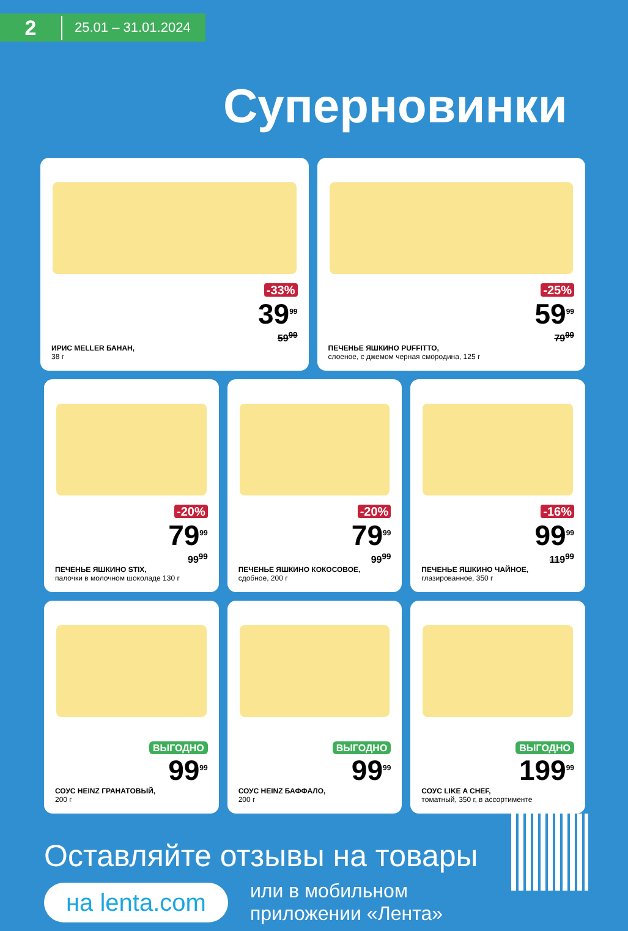2 25.01 – 31.01.2024
Суперновинки
-33%
39<sup>99</sup>
59<sup>99</sup>
ИРИС MELLER БАНАН,
38 г
-25%
59<sup>99</sup>
79<sup>99</sup>
ПЕЧЕНЬЕ ЯШКИНО PUFFITTO,
слоеное, с джемом черная смородина, 125 г
-20%
79<sup>99</sup>
99<sup>99</sup>
ПЕЧЕНЬЕ ЯШКИНО STIX,
палочки в молочном шоколаде 130 г
-20%
79<sup>99</sup>
99<sup>99</sup>
ПЕЧЕНЬЕ ЯШКИНО КОКОСОВОЕ,
сдобное, 200 г
-16%
99<sup>99</sup>
119<sup>99</sup>
ПЕЧЕНЬЕ ЯШКИНО ЧАЙНОЕ,
глазированное, 350 г
ВЫГОДНО
99<sup>99</sup>
СОУС HEINZ ГРАНАТОВЫЙ,
200 г
ВЫГОДНО
99<sup>99</sup>
СОУС HEINZ БАФФАЛО,
200 г
ВЫГОДНО
199<sup>99</sup>
СОУС LIKE A CHEF,
томатный, 350 г, в ассортименте
Оставляйте отзывы на товары
на lenta.com или в мобильном
приложении «Лента»